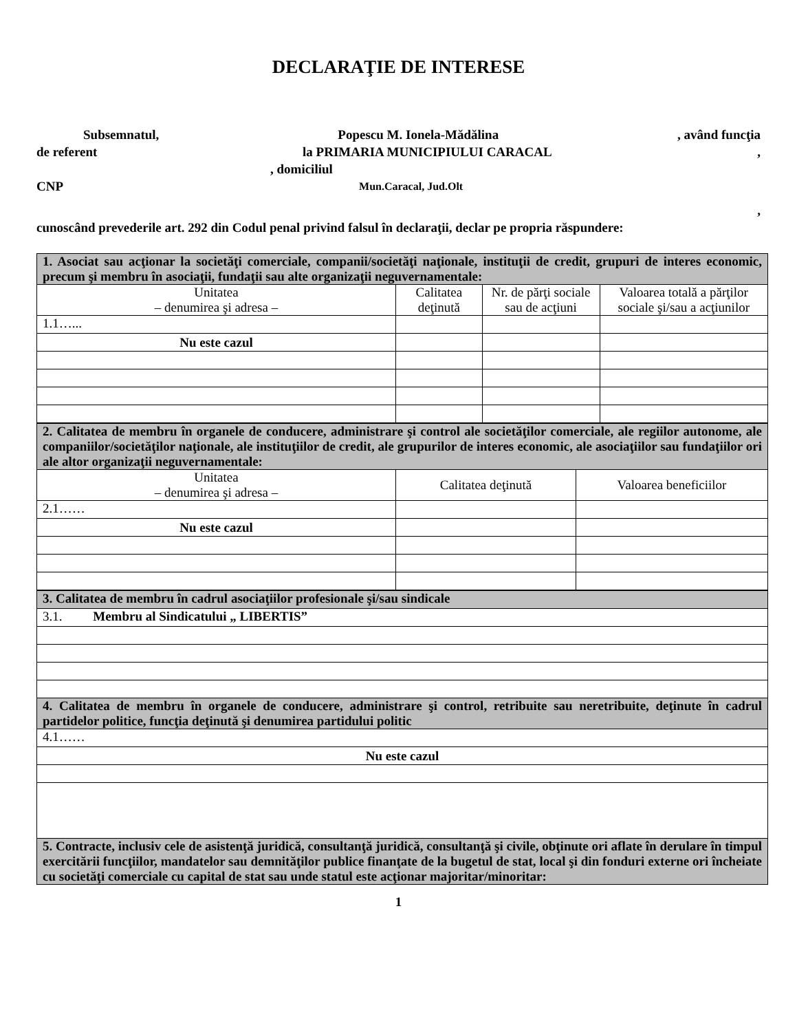DECLARAŢIE DE INTERESE
Subsemnatul, Popescu M. Ionela-Mădălina, având funcţia
de referent la PRIMARIA MUNICIPIULUI CARACAL,
, domiciliul
CNP Mun.Caracal, Jud.Olt
,
cunoscând prevederile art. 292 din Codul penal privind falsul în declaraţii, declar pe propria răspundere:
| 1. Asociat sau acţionar la societăţi comerciale, companii/societăţi naţionale, instituţii de credit, grupuri de interes economic, precum şi membru în asociaţii, fundaţii sau alte organizaţii neguvernamentale: | | | |
| Unitatea – denumirea şi adresa – | Calitatea deţinută | Nr. de părţi sociale sau de acţiuni | Valoarea totală a părţilor sociale şi/sau a acţiunilor |
| 1.1…... | | | |
| Nu este cazul | | | |
| 2. Calitatea de membru în organele de conducere, administrare şi control ale societăţilor comerciale, ale regiilor autonome, ale companiilor/societăţilor naţionale, ale instituţiilor de credit, ale grupurilor de interes economic, ale asociaţiilor sau fundaţiilor ori ale altor organizaţii neguvernamentale: | | |
| Unitatea – denumirea şi adresa – | Calitatea deţinută | Valoarea beneficiilor |
| 2.1…… | | |
| Nu este cazul | | |
| 3. Calitatea de membru în cadrul asociaţiilor profesionale şi/sau sindicale |
| 3.1. Membru al Sindicatului „ LIBERTIS” |
| 4. Calitatea de membru în organele de conducere, administrare şi control, retribuite sau neretribuite, deţinute în cadrul partidelor politice, funcţia deţinută şi denumirea partidului politic |
| 4.1…… |
| Nu este cazul |
| 5. Contracte, inclusiv cele de asistenţă juridică, consultanţă juridică, consultanţă şi civile, obţinute ori aflate în derulare în timpul exercitării funcţiilor, mandatelor sau demnităţilor publice finanţate de la bugetul de stat, local şi din fonduri externe ori încheiate cu societăţi comerciale cu capital de stat sau unde statul este acţionar majoritar/minoritar: |
1